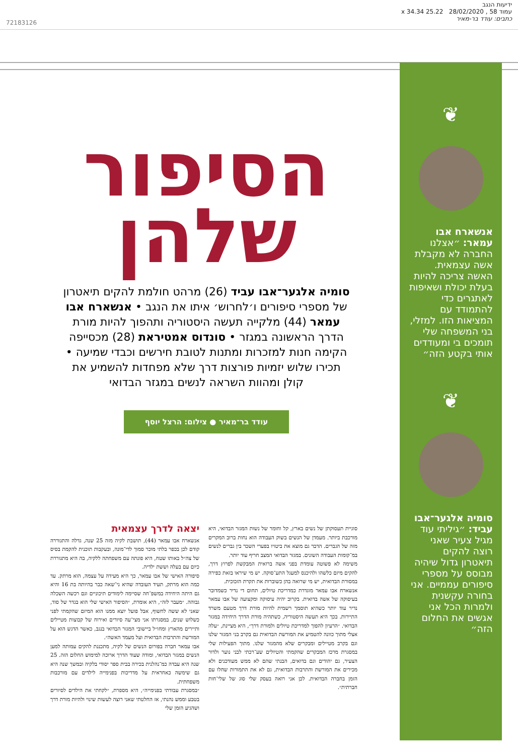ידיעות הנגב
עמוד 58 , 28/02/2020 25.22 x 34.34
כתבים: עודד בר-מאיר
72183126
❦
אנשארח אבו עמאר: ״אצלנו החברה לא מקבלת אשה עצמאית. האשה צריכה להיות בעלת יכולת ושאיפות לאתגרים כדי להתמודד עם המציאות הזו. למזלי, בני המשפחה שלי תומכים בי ומעודדים אותי בקטע הזה״
❦
סומיה אלגער־אבו עביד: ״גיליתי עוד מגיל צעיר שאני רוצה להקים תיאטרון גדול שיהיה מבוסס על מספרי סיפורים עממיים. אני בחורה עקשנית ולמרות הכל אני אגשים את החלום הזה״
הסיפור
שלהן
סומיה אלגער־אבו עביד (26) מרהט חולמת להקים תיאטרון של מספרי סיפורים ו׳לחרוש׳ איתו את הנגב • אנשארח אבו עמאר (44) מלקייה תעשה היסטוריה ותהפוך להיות מורת הדרך הראשונה במגזר • סונדוס אמטיראת (28) מכסייפה הקימה חנות למזכרות ומתנות לטובת חירשים וכבדי שמיעה • תכירו שלוש יזמיות פורצות דרך שלא מפחדות להשמיע את קולן ומהוות השראה לנשים במגזר הבדואי
עודד בר־מאיר ● צילום: הרצל יוסף
סוגיית תעסוקתן של נשים בארץ, קל וחומר של נשות המגזר הבדואי, היא מורכבת ביותר. מעמדן של הנשים בשוק העבודה הוא נחות ברוב המקרים מזה של הגברים. הדבר גם מוצא את ביטויו בפערי השכר בין גברים לנשים במ־קומות העבודה השונים. במגזר הבדואי המצב חריף עוד יותר.
משימה לא פשוטה עומדת בפני אשה ברואית המבקשת לפרוץ דרך, להקים מיזם כלשהו ולהיכנס למעגל התע־סוקה. יש מי שיראו בזאת כפירה במסורת הבדואית, יש מי שרואה בהן כשוברות את תקרת הזכוכית.
אנשארח אבו עמאר מוגדרת כמדריכת טיולים, תחום די נדיר כשמדובר בעיסוקה של אשה בדואית. בקרוב יהיה עיסוקה ומקצועה של אבו עמאר נדיר עוד יותר כשהיא תוסמך רשמית להיות מורת דרך מטעם משרד התיירות. בכך היא תעשה היסטוריה, כשתהיה מורת הדרך היחידה במגזר הבדואי. ״הרעיון להפוך למדריכת טיולים ולמורת דרך״, היא מציינת, ״עלה אצלי מתוך כוונה להטמיע את המורשת הבדואית גם בקרב בני המגזר שלנו וגם בקרב מטיילים ומבקרים שלא מהמגזר שלנו. מתוך הפעילות שלי במסגרת מרכז המבקרים שהקמתי והטיולים שע־רכתי לבני נוער ולדור הצעיר, גם יהודים וגם בדואים, הבנתי שהם לא ממש מעודכנים ולא מכירים את המורשת והתרבות הבדואית, גם לא את התמורות שחלו עם הזמן בחברה הבדואית. לכן אני רואה בעסק שלי סוג של שלי־חות חברתית״.
יצאה לדרך עצמאית
אנשארח אבו עמאר (44), תושבת לקיה מזה 25 שנה, גדלה והתגוררה קודם לכן בכפר בלתי מוכר סמוך לדי־מונה, ובעקבות תוכנית להקמת בסיס של צה״ל באותו שטח, היא פונתה עם משפחתה ללקיה, בה היא מתגוררת כיום עם בעלה וששת ילדיה.
סיפורה האישי של אבו עמאר, כך היא מעידה על עצמה, הוא מרתק. עד כמה הוא מרתק, תעיד העובדה שהיא ני־שאה כבר בהיותה בת 16 והיא גם היתה היחידה במשפ־חה שסיימה לימודים תיכוניים וגם רכשה השכלה גבוהה. ״מעבר לזה״, היא אומרת, ״הסיפור האישי שלי הוא בגדר של סוד, שאני לא ששה לחשוף, אבל פועל יוצא ממנו הוא המיזם שהקמתי לפני כשלוש שנים, במסגרתו אני מצי־עה סיורים ואירוח של קבוצות מטיילים ותיירים מהארץ ומחו״ל ביישובי המגזר הבדואי בנגב, כאשר הדגש הוא על המורשת והתרבות הבדואית ועל מעמד האשה״.
אבו עמאר חברה בפורום הנשים של לקיה, מתכננת להקים עמותה למען הנשים במגזר הבדואי, ומודה שעוד הדרך ארוכה למימוש החלום הזה. 25 שנה היא עבדה כמ־נהלנית בכירה בבית ספר יסודי בלקיה ובמשך שנה היא גם שימשה כאחראית על מדריכות בפנימייה לילדים עם מורכבות משפחתית.
״במסגרת עבודתי בפנימייה״, היא מספרת, ״לקחתי את הילדים לסיורים בטבע וממש נהנתי, אז החלטתי שאני רוצה לעשות שינוי ולהיות מורת דרך ושהגיע הזמן שלי